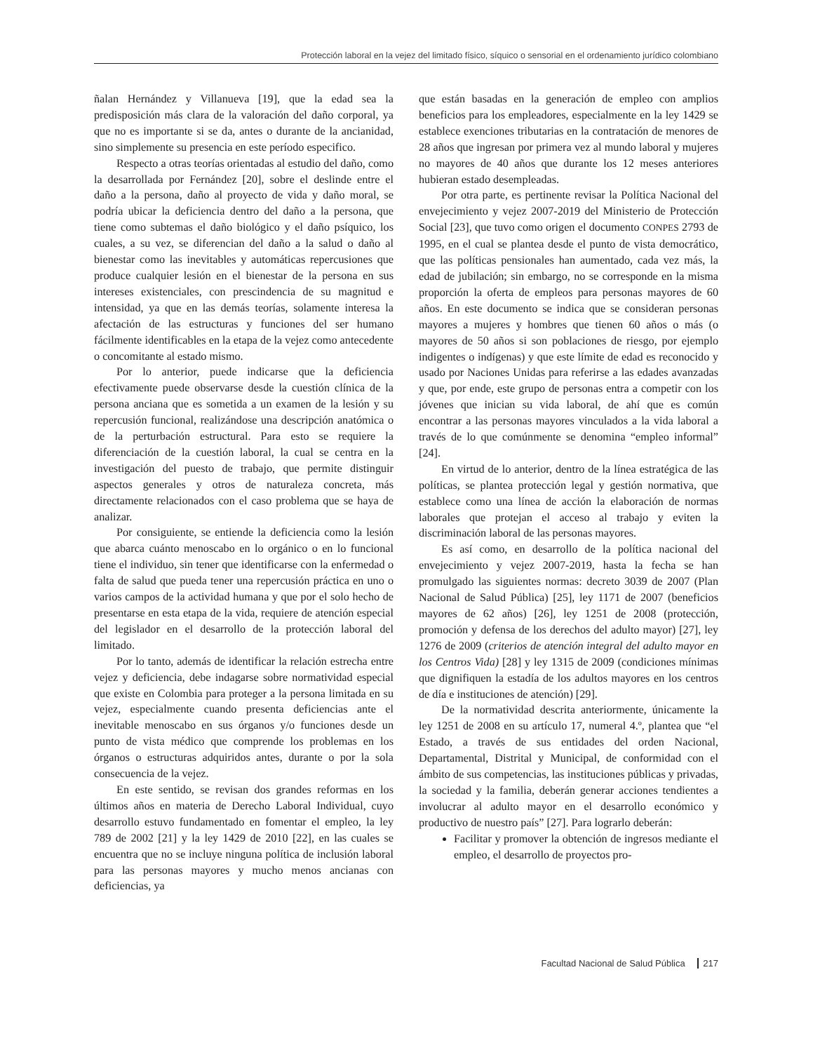Protección laboral en la vejez del limitado físico, síquico o sensorial en el ordenamiento jurídico colombiano
ñalan Hernández y Villanueva [19], que la edad sea la predisposición más clara de la valoración del daño corporal, ya que no es importante si se da, antes o durante de la ancianidad, sino simplemente su presencia en este período especifico.
Respecto a otras teorías orientadas al estudio del daño, como la desarrollada por Fernández [20], sobre el deslinde entre el daño a la persona, daño al proyecto de vida y daño moral, se podría ubicar la deficiencia dentro del daño a la persona, que tiene como subtemas el daño biológico y el daño psíquico, los cuales, a su vez, se diferencian del daño a la salud o daño al bienestar como las inevitables y automáticas repercusiones que produce cualquier lesión en el bienestar de la persona en sus intereses existenciales, con prescindencia de su magnitud e intensidad, ya que en las demás teorías, solamente interesa la afectación de las estructuras y funciones del ser humano fácilmente identificables en la etapa de la vejez como antecedente o concomitante al estado mismo.
Por lo anterior, puede indicarse que la deficiencia efectivamente puede observarse desde la cuestión clínica de la persona anciana que es sometida a un examen de la lesión y su repercusión funcional, realizándose una descripción anatómica o de la perturbación estructural. Para esto se requiere la diferenciación de la cuestión laboral, la cual se centra en la investigación del puesto de trabajo, que permite distinguir aspectos generales y otros de naturaleza concreta, más directamente relacionados con el caso problema que se haya de analizar.
Por consiguiente, se entiende la deficiencia como la lesión que abarca cuánto menoscabo en lo orgánico o en lo funcional tiene el individuo, sin tener que identificarse con la enfermedad o falta de salud que pueda tener una repercusión práctica en uno o varios campos de la actividad humana y que por el solo hecho de presentarse en esta etapa de la vida, requiere de atención especial del legislador en el desarrollo de la protección laboral del limitado.
Por lo tanto, además de identificar la relación estrecha entre vejez y deficiencia, debe indagarse sobre normatividad especial que existe en Colombia para proteger a la persona limitada en su vejez, especialmente cuando presenta deficiencias ante el inevitable menoscabo en sus órganos y/o funciones desde un punto de vista médico que comprende los problemas en los órganos o estructuras adquiridos antes, durante o por la sola consecuencia de la vejez.
En este sentido, se revisan dos grandes reformas en los últimos años en materia de Derecho Laboral Individual, cuyo desarrollo estuvo fundamentado en fomentar el empleo, la ley 789 de 2002 [21] y la ley 1429 de 2010 [22], en las cuales se encuentra que no se incluye ninguna política de inclusión laboral para las personas mayores y mucho menos ancianas con deficiencias, ya
que están basadas en la generación de empleo con amplios beneficios para los empleadores, especialmente en la ley 1429 se establece exenciones tributarias en la contratación de menores de 28 años que ingresan por primera vez al mundo laboral y mujeres no mayores de 40 años que durante los 12 meses anteriores hubieran estado desempleadas.
Por otra parte, es pertinente revisar la Política Nacional del envejecimiento y vejez 2007-2019 del Ministerio de Protección Social [23], que tuvo como origen el documento CONPES 2793 de 1995, en el cual se plantea desde el punto de vista democrático, que las políticas pensionales han aumentado, cada vez más, la edad de jubilación; sin embargo, no se corresponde en la misma proporción la oferta de empleos para personas mayores de 60 años. En este documento se indica que se consideran personas mayores a mujeres y hombres que tienen 60 años o más (o mayores de 50 años si son poblaciones de riesgo, por ejemplo indigentes o indígenas) y que este límite de edad es reconocido y usado por Naciones Unidas para referirse a las edades avanzadas y que, por ende, este grupo de personas entra a competir con los jóvenes que inician su vida laboral, de ahí que es común encontrar a las personas mayores vinculados a la vida laboral a través de lo que comúnmente se denomina “empleo informal” [24].
En virtud de lo anterior, dentro de la línea estratégica de las políticas, se plantea protección legal y gestión normativa, que establece como una línea de acción la elaboración de normas laborales que protejan el acceso al trabajo y eviten la discriminación laboral de las personas mayores.
Es así como, en desarrollo de la política nacional del envejecimiento y vejez 2007-2019, hasta la fecha se han promulgado las siguientes normas: decreto 3039 de 2007 (Plan Nacional de Salud Pública) [25], ley 1171 de 2007 (beneficios mayores de 62 años) [26], ley 1251 de 2008 (protección, promoción y defensa de los derechos del adulto mayor) [27], ley 1276 de 2009 (criterios de atención integral del adulto mayor en los Centros Vida) [28] y ley 1315 de 2009 (condiciones mínimas que dignifiquen la estadía de los adultos mayores en los centros de día e instituciones de atención) [29].
De la normatividad descrita anteriormente, únicamente la ley 1251 de 2008 en su artículo 17, numeral 4.º, plantea que “el Estado, a través de sus entidades del orden Nacional, Departamental, Distrital y Municipal, de conformidad con el ámbito de sus competencias, las instituciones públicas y privadas, la sociedad y la familia, deberán generar acciones tendientes a involucrar al adulto mayor en el desarrollo económico y productivo de nuestro país” [27]. Para lograrlo deberán:
Facilitar y promover la obtención de ingresos mediante el empleo, el desarrollo de proyectos pro-
Facultad Nacional de Salud Pública 217